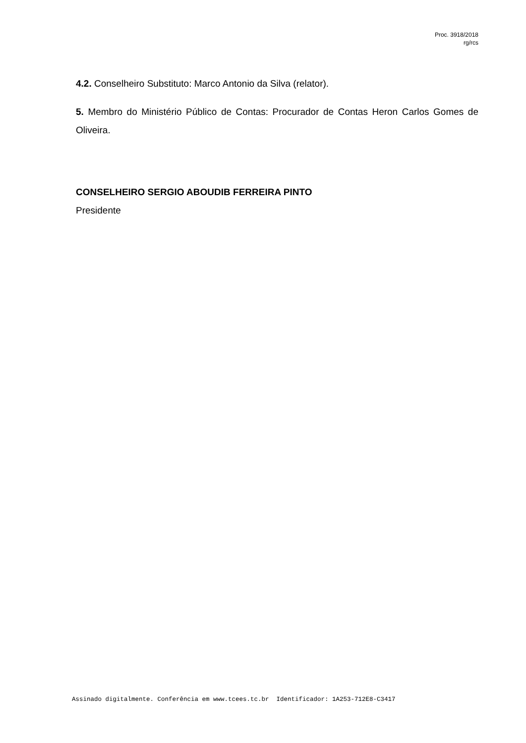Proc. 3918/2018
rg/rcs
4.2. Conselheiro Substituto: Marco Antonio da Silva (relator).
5. Membro do Ministério Público de Contas: Procurador de Contas Heron Carlos Gomes de Oliveira.
CONSELHEIRO SERGIO ABOUDIB FERREIRA PINTO
Presidente
Assinado digitalmente. Conferência em www.tcees.tc.br Identificador: 1A253-712E8-C3417